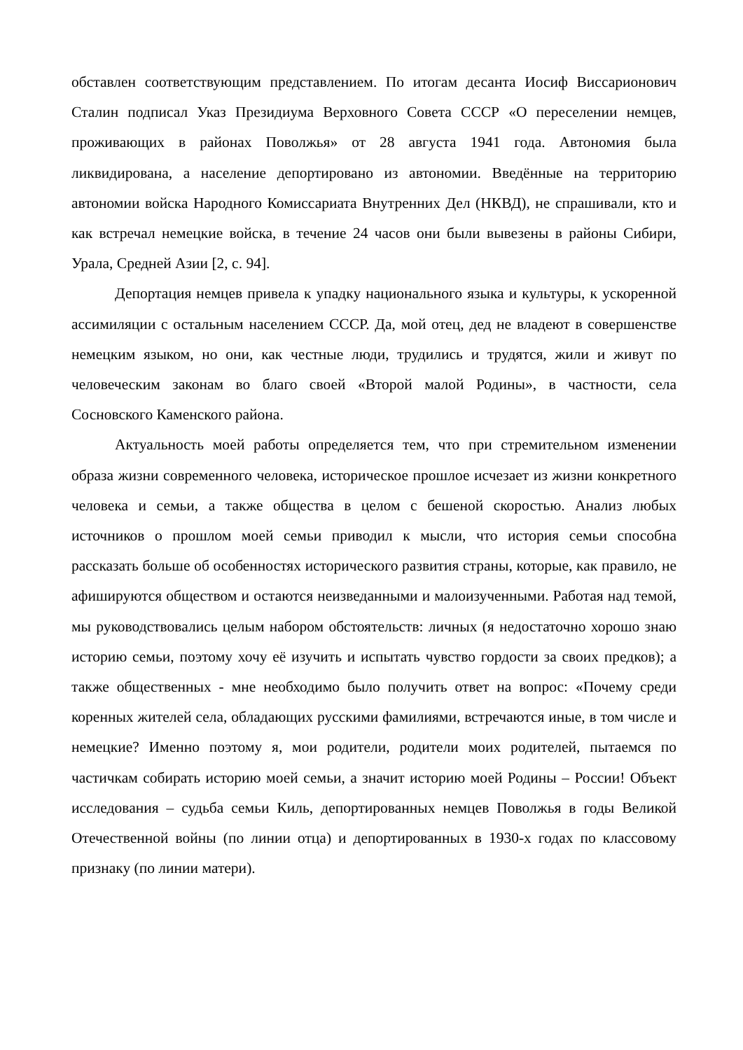обставлен соответствующим представлением. По итогам десанта Иосиф Виссарионович Сталин подписал Указ Президиума Верховного Совета СССР «О переселении немцев, проживающих в районах Поволжья» от 28 августа 1941 года. Автономия была ликвидирована, а население депортировано из автономии. Введённые на территорию автономии войска Народного Комиссариата Внутренних Дел (НКВД), не спрашивали, кто и как встречал немецкие войска, в течение 24 часов они были вывезены в районы Сибири, Урала, Средней Азии [2, с. 94].
Депортация немцев привела к упадку национального языка и культуры, к ускоренной ассимиляции с остальным населением СССР. Да, мой отец, дед не владеют в совершенстве немецким языком, но они, как честные люди, трудились и трудятся, жили и живут по человеческим законам во благо своей «Второй малой Родины», в частности, села Сосновского Каменского района.
Актуальность моей работы определяется тем, что при стремительном изменении образа жизни современного человека, историческое прошлое исчезает из жизни конкретного человека и семьи, а также общества в целом с бешеной скоростью. Анализ любых источников о прошлом моей семьи приводил к мысли, что история семьи способна рассказать больше об особенностях исторического развития страны, которые, как правило, не афишируются обществом и остаются неизведанными и малоизученными. Работая над темой, мы руководствовались целым набором обстоятельств: личных (я недостаточно хорошо знаю историю семьи, поэтому хочу её изучить и испытать чувство гордости за своих предков); а также общественных - мне необходимо было получить ответ на вопрос: «Почему среди коренных жителей села, обладающих русскими фамилиями, встречаются иные, в том числе и немецкие? Именно поэтому я, мои родители, родители моих родителей, пытаемся по частичкам собирать историю моей семьи, а значит историю моей Родины – России! Объект исследования – судьба семьи Киль, депортированных немцев Поволжья в годы Великой Отечественной войны (по линии отца) и депортированных в 1930-х годах по классовому признаку (по линии матери).